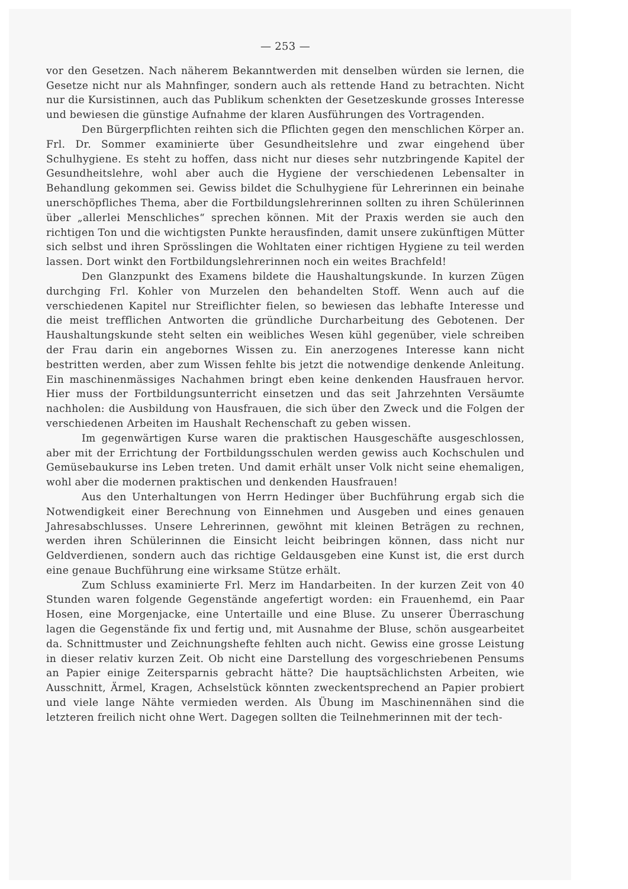— 253 —
vor den Gesetzen. Nach näherem Bekanntwerden mit denselben würden sie lernen, die Gesetze nicht nur als Mahnfinger, sondern auch als rettende Hand zu betrachten. Nicht nur die Kursistinnen, auch das Publikum schenkten der Gesetzeskunde grosses Interesse und bewiesen die günstige Aufnahme der klaren Ausführungen des Vortragenden.
Den Bürgerpflichten reihten sich die Pflichten gegen den menschlichen Körper an. Frl. Dr. Sommer examinierte über Gesundheitslehre und zwar eingehend über Schulhygiene. Es steht zu hoffen, dass nicht nur dieses sehr nutzbringende Kapitel der Gesundheitslehre, wohl aber auch die Hygiene der verschiedenen Lebensalter in Behandlung gekommen sei. Gewiss bildet die Schulhygiene für Lehrerinnen ein beinahe unerschöpfliches Thema, aber die Fortbildungslehrerinnen sollten zu ihren Schülerinnen über „allerlei Menschliches“ sprechen können. Mit der Praxis werden sie auch den richtigen Ton und die wichtigsten Punkte herausfinden, damit unsere zukünftigen Mütter sich selbst und ihren Sprösslingen die Wohltaten einer richtigen Hygiene zu teil werden lassen. Dort winkt den Fortbildungslehrerinnen noch ein weites Brachfeld!
Den Glanzpunkt des Examens bildete die Haushaltungskunde. In kurzen Zügen durchging Frl. Kohler von Murzelen den behandelten Stoff. Wenn auch auf die verschiedenen Kapitel nur Streiflichter fielen, so bewiesen das lebhafte Interesse und die meist trefflichen Antworten die gründliche Durcharbeitung des Gebotenen. Der Haushaltungskunde steht selten ein weibliches Wesen kühl gegenüber, viele schreiben der Frau darin ein angebornes Wissen zu. Ein anerzogenes Interesse kann nicht bestritten werden, aber zum Wissen fehlte bis jetzt die notwendige denkende Anleitung. Ein maschinenmässiges Nachahmen bringt eben keine denkenden Hausfrauen hervor. Hier muss der Fortbildungsunterricht einsetzen und das seit Jahrzehnten Versäumte nachholen: die Ausbildung von Hausfrauen, die sich über den Zweck und die Folgen der verschiedenen Arbeiten im Haushalt Rechenschaft zu geben wissen.
Im gegenwärtigen Kurse waren die praktischen Hausgeschäfte ausgeschlossen, aber mit der Errichtung der Fortbildungsschulen werden gewiss auch Kochschulen und Gemüsebaukurse ins Leben treten. Und damit erhält unser Volk nicht seine ehemaligen, wohl aber die modernen praktischen und denkenden Hausfrauen!
Aus den Unterhaltungen von Herrn Hedinger über Buchführung ergab sich die Notwendigkeit einer Berechnung von Einnehmen und Ausgeben und eines genauen Jahresabschlusses. Unsere Lehrerinnen, gewöhnt mit kleinen Beträgen zu rechnen, werden ihren Schülerinnen die Einsicht leicht beibringen können, dass nicht nur Geldverdienen, sondern auch das richtige Geldausgeben eine Kunst ist, die erst durch eine genaue Buchführung eine wirksame Stütze erhält.
Zum Schluss examinierte Frl. Merz im Handarbeiten. In der kurzen Zeit von 40 Stunden waren folgende Gegenstände angefertigt worden: ein Frauenhemd, ein Paar Hosen, eine Morgenjacke, eine Untertaille und eine Bluse. Zu unserer Überraschung lagen die Gegenstände fix und fertig und, mit Ausnahme der Bluse, schön ausgearbeitet da. Schnittmuster und Zeichnungshefte fehlten auch nicht. Gewiss eine grosse Leistung in dieser relativ kurzen Zeit. Ob nicht eine Darstellung des vorgeschriebenen Pensums an Papier einige Zeitersparnis gebracht hätte? Die hauptsächlichsten Arbeiten, wie Ausschnitt, Ärmel, Kragen, Achselstück könnten zweckentsprechend an Papier probiert und viele lange Nähte vermieden werden. Als Übung im Maschinennähen sind die letzteren freilich nicht ohne Wert. Dagegen sollten die Teilnehmerinnen mit der tech-